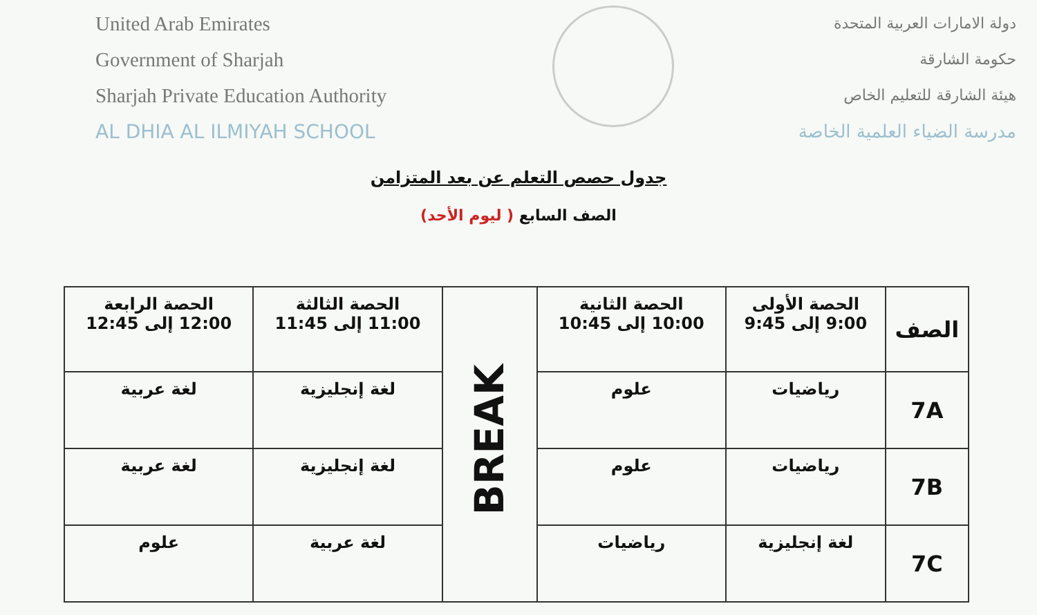United Arab Emirates
Government of Sharjah
Sharjah Private Education Authority
AL DHIA AL ILMIYAH SCHOOL
دولة الامارات العربية المتحدة
حكومة الشارقة
هيئة الشارقة للتعليم الخاص
مدرسة الضياء العلمية الخاصة
جدول حصص التعلم عن بعد المتزامن
الصف السابع ( ليوم الأحد)
| الصف | الحصة الأولى 9:00 إلى 9:45 | الحصة الثانية 10:00 إلى 10:45 | BREAK | الحصة الثالثة 11:00 إلى 11:45 | الحصة الرابعة 12:00 إلى 12:45 |
| 7A | رياضيات | علوم | | لغة إنجليزية | لغة عربية |
| 7B | رياضيات | علوم | | لغة إنجليزية | لغة عربية |
| 7C | لغة إنجليزية | رياضيات | | لغة عربية | علوم |